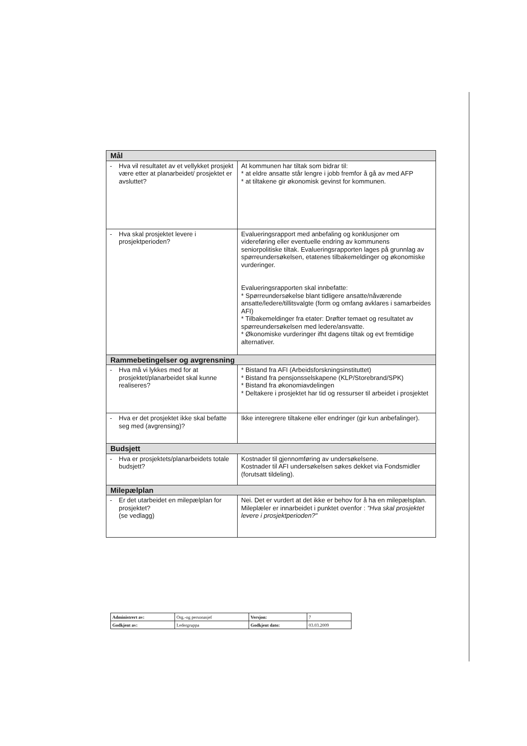| Mål | |
| - Hva vil resultatet av et vellykket prosjekt være etter at planarbeidet/ prosjektet er avsluttet? | At kommunen har tiltak som bidrar til: * at eldre ansatte står lengre i jobb fremfor å gå av med AFP * at tiltakene gir økonomisk gevinst for kommunen. |
| - Hva skal prosjektet levere i prosjektperioden? | Evalueringsrapport med anbefaling og konklusjoner om videreføring eller eventuelle endring av kommunens seniorpolitiske tiltak. Evalueringsrapporten lages på grunnlag av spørreundersøkelsen, etatenes tilbakemeldinger og økonomiske vurderinger. Evalueringsrapporten skal innbefatte: * Spørreundersøkelse blant tidligere ansatte/nåværende ansatte/ledere/tillitsvalgte (form og omfang avklares i samarbeides AFI) * Tilbakemeldinger fra etater: Drøfter temaet og resultatet av spørreundersøkelsen med ledere/ansvatte. * Økonomiske vurderinger ifht dagens tiltak og evt fremtidige alternativer. |
| Rammebetingelser og avgrensning | |
| - Hva må vi lykkes med for at prosjektet/planarbeidet skal kunne realiseres? | * Bistand fra AFI (Arbeidsforskningsinstituttet) * Bistand fra pensjonsselskapene (KLP/Storebrand/SPK) * Bistand fra økonomiavdelingen * Deltakere i prosjektet har tid og ressurser til arbeidet i prosjektet |
| - Hva er det prosjektet ikke skal befatte seg med (avgrensing)? | Ikke interegrere tiltakene eller endringer (gir kun anbefalinger). |
| Budsjett | |
| - Hva er prosjektets/planarbeidets totale budsjett? | Kostnader til gjennomføring av undersøkelsene. Kostnader til AFI undersøkelsen søkes dekket via Fondsmidler (forutsatt tildeling). |
| Milepælplan | |
| - Er det utarbeidet en milepælplan for prosjektet? (se vedlagg) | Nei. Det er vurdert at det ikke er behov for å ha en milepælsplan. Mileplæler er innarbeidet i punktet ovenfor : "Hva skal prosjektet levere i prosjektperioden?" |
| Administrert av: | Org.-og personasjef | Versjon: | 7 |
| Godkjent av: | Ledergruppa | Godkjent dato: | 03.03.2009 |